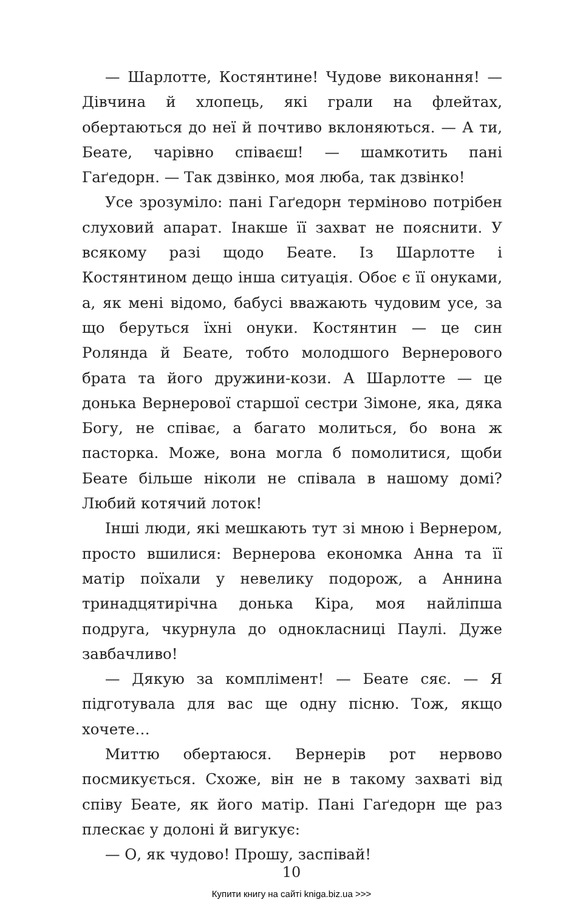— Шарлотте, Костянтине! Чудове виконання! — Дівчина й хлопець, які грали на флейтах, обертаються до неї й почтиво вклоняються. — А ти, Беате, чарівно співаєш! — шамкотить пані Гаґедорн. — Так дзвінко, моя люба, так дзвінко!
Усе зрозуміло: пані Гаґедорн терміново потрібен слуховий апарат. Інакше її захват не пояснити. У всякому разі щодо Беате. Із Шарлотте і Костянтином дещо інша ситуація. Обоє є її онуками, а, як мені відомо, бабусі вважають чудовим усе, за що беруться їхні онуки. Костянтин — це син Ролянда й Беате, тобто молодшого Вернерового брата та його дружини-кози. А Шарлотте — це донька Вернерової старшої сестри Зімоне, яка, дяка Богу, не співає, а багато молиться, бо вона ж пасторка. Може, вона могла б помолитися, щоби Беате більше ніколи не співала в нашому домі? Любий котячий лоток!
Інші люди, які мешкають тут зі мною і Вернером, просто вшилися: Вернерова економка Анна та її матір поїхали у невелику подорож, а Аннина тринадцятирічна донька Кіра, моя найліпша подруга, чкурнула до однокласниці Паулі. Дуже завбачливо!
— Дякую за комплімент! — Беате сяє. — Я підготувала для вас ще одну пісню. Тож, якщо хочете…
Миттю обертаюся. Вернерів рот нервово посмикується. Схоже, він не в такому захваті від співу Беате, як його матір. Пані Гаґедорн ще раз плескає у долоні й вигукує:
— О, як чудово! Прошу, заспівай!
10
Купити книгу на сайті kniga.biz.ua >>>